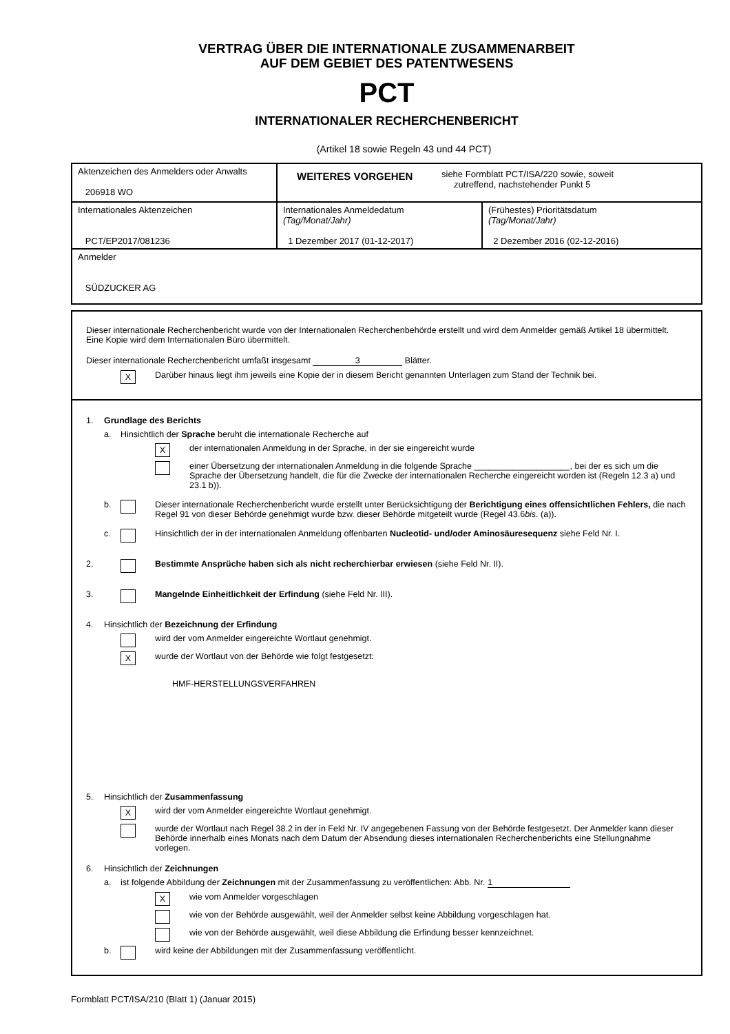VERTRAG ÜBER DIE INTERNATIONALE ZUSAMMENARBEIT
AUF DEM GEBIET DES PATENTWESENS
PCT
INTERNATIONALER RECHERCHENBERICHT
(Artikel 18 sowie Regeln 43 und 44 PCT)
| Aktenzeichen des Anmelders oder Anwalts 206918 WO | WEITERES VORGEHEN siehe Formblatt PCT/ISA/220 sowie, soweit zutreffend, nachstehender Punkt 5 | |
| Internationales Aktenzeichen PCT/EP2017/081236 | Internationales Anmeldedatum (Tag/Monat/Jahr) 1 Dezember 2017 (01-12-2017) | (Frühestes) Prioritätsdatum (Tag/Monat/Jahr) 2 Dezember 2016 (02-12-2016) |
| Anmelder SÜDZUCKER AG | | |
Dieser internationale Recherchenbericht wurde von der Internationalen Recherchenbehörde erstellt und wird dem Anmelder gemäß Artikel 18 übermittelt. Eine Kopie wird dem Internationalen Büro übermittelt.
Dieser internationale Recherchenbericht umfaßt insgesamt 3 Blätter.
X Darüber hinaus liegt ihm jeweils eine Kopie der in diesem Bericht genannten Unterlagen zum Stand der Technik bei.
1. Grundlage des Berichts
a. Hinsichtlich der Sprache beruht die internationale Recherche auf
Xder internationalen Anmeldung in der Sprache, in der sie eingereicht wurde
einer Übersetzung der internationalen Anmeldung in die folgende Sprache ____________________, bei der es sich um die Sprache der Übersetzung handelt, die für die Zwecke der internationalen Recherche eingereicht worden ist (Regeln 12.3 a) und 23.1 b)).
b. Dieser internationale Recherchenbericht wurde erstellt unter Berücksichtigung der Berichtigung eines offensichtlichen Fehlers, die nach Regel 91 von dieser Behörde genehmigt wurde bzw. dieser Behörde mitgeteilt wurde (Regel 43.6bis. (a)).
c. Hinsichtlich der in der internationalen Anmeldung offenbarten Nucleotid- und/oder Aminosäuresequenz siehe Feld Nr. I.
2. Bestimmte Ansprüche haben sich als nicht recherchierbar erwiesen (siehe Feld Nr. II).
3. Mangelnde Einheitlichkeit der Erfindung (siehe Feld Nr. III).
4. Hinsichtlich der Bezeichnung der Erfindung
wird der vom Anmelder eingereichte Wortlaut genehmigt.
Xwurde der Wortlaut von der Behörde wie folgt festgesetzt:
HMF-HERSTELLUNGSVERFAHREN
5. Hinsichtlich der Zusammenfassung
Xwird der vom Anmelder eingereichte Wortlaut genehmigt.
wurde der Wortlaut nach Regel 38.2 in der in Feld Nr. IV angegebenen Fassung von der Behörde festgesetzt. Der Anmelder kann dieser Behörde innerhalb eines Monats nach dem Datum der Absendung dieses internationalen Recherchenberichts eine Stellungnahme vorlegen.
6. Hinsichtlich der Zeichnungen
a. ist folgende Abbildung der Zeichnungen mit der Zusammenfassung zu veröffentlichen: Abb. Nr. 1
Xwie vom Anmelder vorgeschlagen
wie von der Behörde ausgewählt, weil der Anmelder selbst keine Abbildung vorgeschlagen hat.
wie von der Behörde ausgewählt, weil diese Abbildung die Erfindung besser kennzeichnet.
b. wird keine der Abbildungen mit der Zusammenfassung veröffentlicht.
Formblatt PCT/ISA/210 (Blatt 1) (Januar 2015)